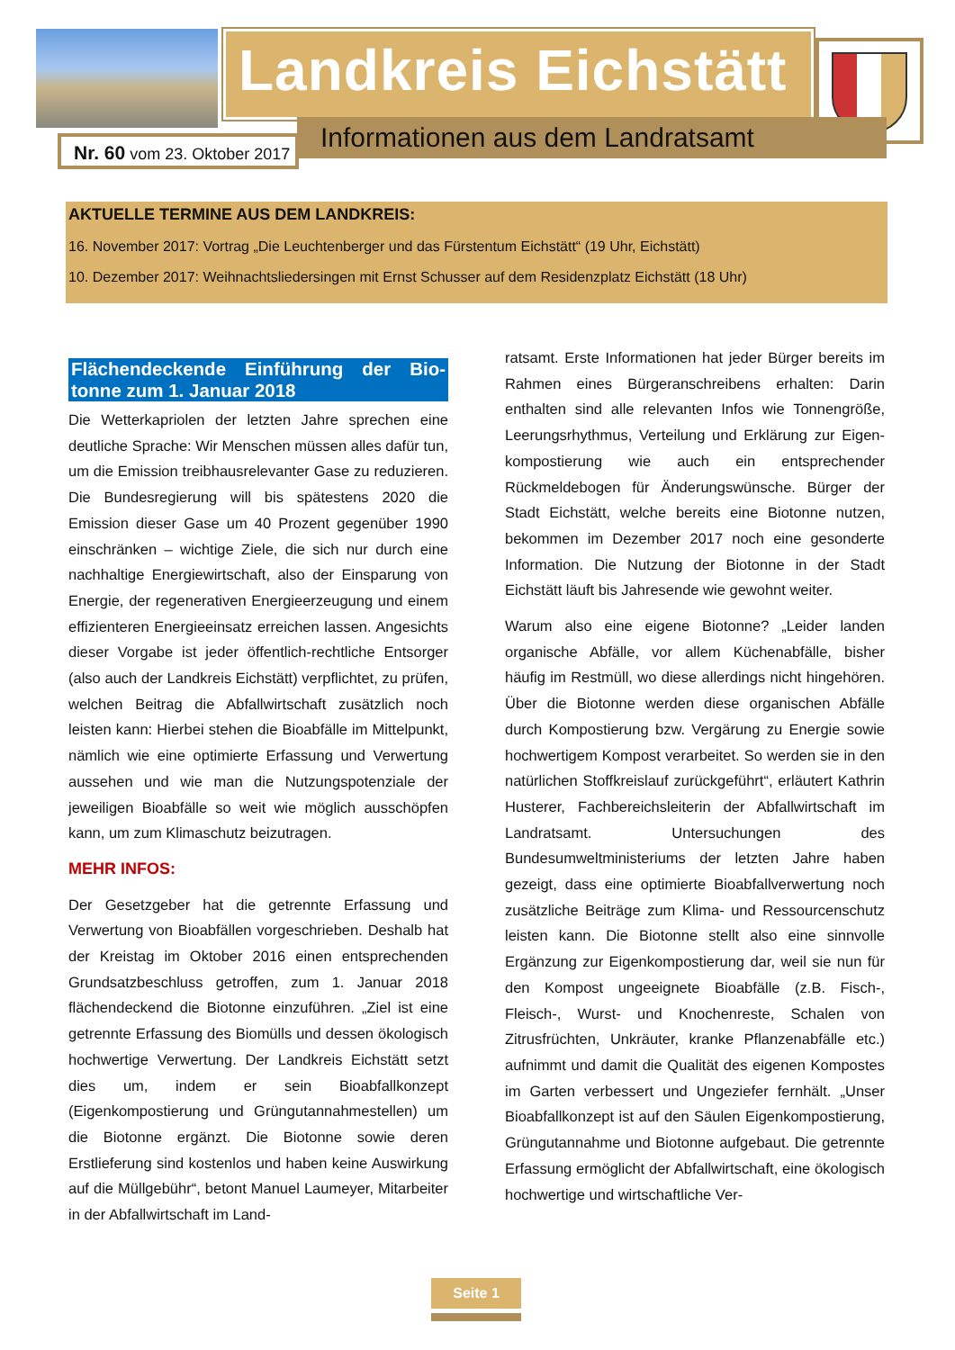Landkreis Eichstätt
Informationen aus dem Landratsamt
Nr. 60 vom 23. Oktober 2017
AKTUELLE TERMINE AUS DEM LANDKREIS:
16. November 2017: Vortrag „Die Leuchtenberger und das Fürstentum Eichstätt“ (19 Uhr, Eichstätt)
10. Dezember 2017: Weihnachtsliedersingen mit Ernst Schusser auf dem Residenzplatz Eichstätt (18 Uhr)
Flächendeckende Einführung der Bio-tonne zum 1. Januar 2018
Die Wetterkapriolen der letzten Jahre sprechen eine deutliche Sprache: Wir Menschen müssen alles dafür tun, um die Emission treibhausrelevanter Gase zu reduzieren. Die Bundesregierung will bis spätestens 2020 die Emission dieser Gase um 40 Prozent gegenüber 1990 einschränken – wichtige Ziele, die sich nur durch eine nachhaltige Energiewirtschaft, also der Einsparung von Energie, der regenerativen Energieerzeugung und einem effizienteren Energieeinsatz erreichen lassen. Angesichts dieser Vorgabe ist jeder öffentlich-rechtliche Entsorger (also auch der Landkreis Eichstätt) verpflichtet, zu prüfen, welchen Beitrag die Abfallwirtschaft zusätzlich noch leisten kann: Hierbei stehen die Bioabfälle im Mittelpunkt, nämlich wie eine optimierte Erfassung und Verwertung aussehen und wie man die Nutzungspotenziale der jeweiligen Bioabfälle so weit wie möglich ausschöpfen kann, um zum Klimaschutz beizutragen.
MEHR INFOS:
Der Gesetzgeber hat die getrennte Erfassung und Verwertung von Bioabfällen vorgeschrieben. Deshalb hat der Kreistag im Oktober 2016 einen entsprechenden Grundsatzbeschluss getroffen, zum 1. Januar 2018 flächendeckend die Biotonne einzuführen. „Ziel ist eine getrennte Erfassung des Biomülls und dessen ökologisch hochwertige Verwertung. Der Landkreis Eichstätt setzt dies um, indem er sein Bioabfallkonzept (Eigenkompostierung und Grüngutannahmestellen) um die Biotonne ergänzt. Die Biotonne sowie deren Erstlieferung sind kostenlos und haben keine Auswirkung auf die Müllgebühr“, betont Manuel Laumeyer, Mitarbeiter in der Abfallwirtschaft im Land-
ratsamt. Erste Informationen hat jeder Bürger bereits im Rahmen eines Bürgeranschreibens erhalten: Darin enthalten sind alle relevanten Infos wie Tonnengröße, Leerungsrhythmus, Verteilung und Erklärung zur Eigen-kompostierung wie auch ein entsprechender Rückmeldebogen für Änderungswünsche. Bürger der Stadt Eichstätt, welche bereits eine Biotonne nutzen, bekommen im Dezember 2017 noch eine gesonderte Information. Die Nutzung der Biotonne in der Stadt Eichstätt läuft bis Jahresende wie gewohnt weiter.
Warum also eine eigene Biotonne? „Leider landen organische Abfälle, vor allem Küchenabfälle, bisher häufig im Restmüll, wo diese allerdings nicht hingehören. Über die Biotonne werden diese organischen Abfälle durch Kompostierung bzw. Vergärung zu Energie sowie hochwertigem Kompost verarbeitet. So werden sie in den natürlichen Stoffkreislauf zurückgeführt“, erläutert Kathrin Husterer, Fachbereichsleiterin der Abfallwirtschaft im Landratsamt. Untersuchungen des Bundesumweltministeriums der letzten Jahre haben gezeigt, dass eine optimierte Bioabfallverwertung noch zusätzliche Beiträge zum Klima- und Ressourcenschutz leisten kann. Die Biotonne stellt also eine sinnvolle Ergänzung zur Eigenkompostierung dar, weil sie nun für den Kompost ungeeignete Bioabfälle (z.B. Fisch-, Fleisch-, Wurst- und Knochenreste, Schalen von Zitrusfrüchten, Unkräuter, kranke Pflanzenabfälle etc.) aufnimmt und damit die Qualität des eigenen Kompostes im Garten verbessert und Ungeziefer fernhält. „Unser Bioabfallkonzept ist auf den Säulen Eigenkompostierung, Grüngutannahme und Biotonne aufgebaut. Die getrennte Erfassung ermöglicht der Abfallwirtschaft, eine ökologisch hochwertige und wirtschaftliche Ver-
Seite 1